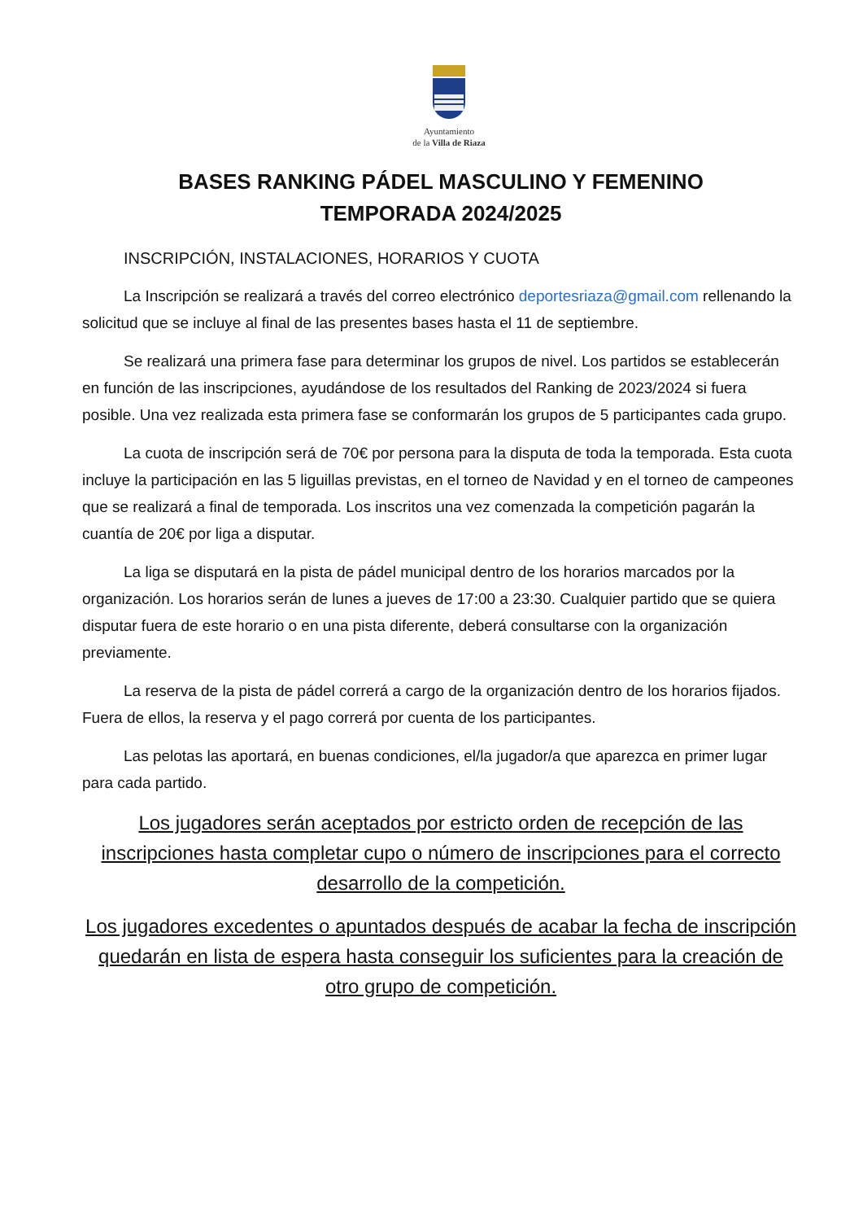Ayuntamiento
de la Villa de Riaza
BASES RANKING PÁDEL MASCULINO Y FEMENINO
TEMPORADA 2024/2025
INSCRIPCIÓN, INSTALACIONES, HORARIOS Y CUOTA
La Inscripción se realizará a través del correo electrónico deportesriaza@gmail.com rellenando la solicitud que se incluye al final de las presentes bases hasta el 11 de septiembre.
Se realizará una primera fase para determinar los grupos de nivel. Los partidos se establecerán en función de las inscripciones, ayudándose de los resultados del Ranking de 2023/2024 si fuera posible. Una vez realizada esta primera fase se conformarán los grupos de 5 participantes cada grupo.
La cuota de inscripción será de 70€ por persona para la disputa de toda la temporada. Esta cuota incluye la participación en las 5 liguillas previstas, en el torneo de Navidad y en el torneo de campeones que se realizará a final de temporada. Los inscritos una vez comenzada la competición pagarán la cuantía de 20€ por liga a disputar.
La liga se disputará en la pista de pádel municipal dentro de los horarios marcados por la organización. Los horarios serán de lunes a jueves de 17:00 a 23:30. Cualquier partido que se quiera disputar fuera de este horario o en una pista diferente, deberá consultarse con la organización previamente.
La reserva de la pista de pádel correrá a cargo de la organización dentro de los horarios fijados. Fuera de ellos, la reserva y el pago correrá por cuenta de los participantes.
Las pelotas las aportará, en buenas condiciones, el/la jugador/a que aparezca en primer lugar para cada partido.
Los jugadores serán aceptados por estricto orden de recepción de las inscripciones hasta completar cupo o número de inscripciones para el correcto desarrollo de la competición.
Los jugadores excedentes o apuntados después de acabar la fecha de inscripción quedarán en lista de espera hasta conseguir los suficientes para la creación de otro grupo de competición.